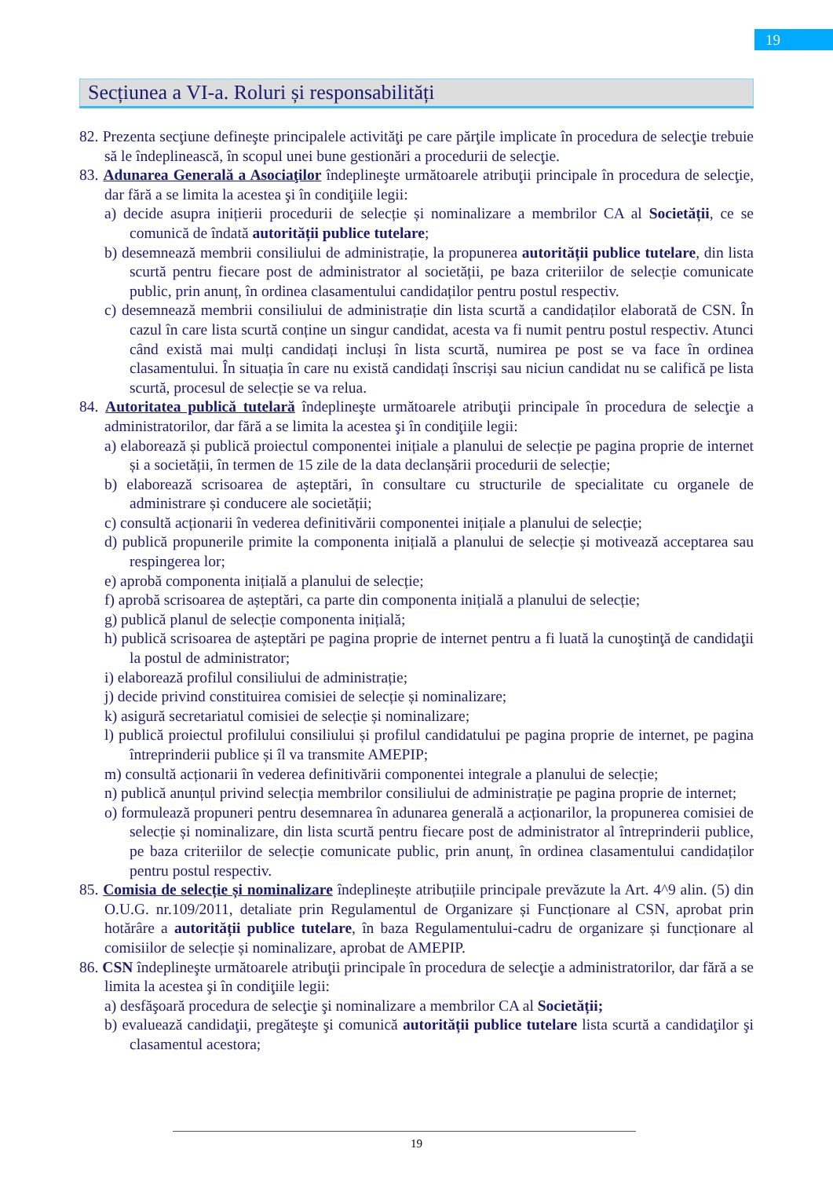19
Secțiunea a VI-a. Roluri și responsabilități
82. Prezenta secţiune defineşte principalele activităţi pe care părţile implicate în procedura de selecţie trebuie să le îndeplinească, în scopul unei bune gestionări a procedurii de selecţie.
83. Adunarea Generală a Asociaţilor îndeplineşte următoarele atribuţii principale în procedura de selecţie, dar fără a se limita la acestea şi în condiţiile legii:
a) decide asupra inițierii procedurii de selecție și nominalizare a membrilor CA al Societății, ce se comunică de îndată autorității publice tutelare;
b) desemnează membrii consiliului de administrație, la propunerea autorității publice tutelare, din lista scurtă pentru fiecare post de administrator al societății, pe baza criteriilor de selecție comunicate public, prin anunț, în ordinea clasamentului candidaților pentru postul respectiv.
c) desemnează membrii consiliului de administrație din lista scurtă a candidaților elaborată de CSN. În cazul în care lista scurtă conține un singur candidat, acesta va fi numit pentru postul respectiv. Atunci când există mai mulți candidați incluși în lista scurtă, numirea pe post se va face în ordinea clasamentului. În situația în care nu există candidați înscriși sau niciun candidat nu se califică pe lista scurtă, procesul de selecție se va relua.
84. Autoritatea publică tutelară îndeplineşte următoarele atribuţii principale în procedura de selecţie a administratorilor, dar fără a se limita la acestea şi în condiţiile legii:
a) elaborează și publică proiectul componentei inițiale a planului de selecție pe pagina proprie de internet și a societății, în termen de 15 zile de la data declanșării procedurii de selecție;
b) elaborează scrisoarea de așteptări, în consultare cu structurile de specialitate cu organele de administrare și conducere ale societății;
c) consultă acționarii în vederea definitivării componentei inițiale a planului de selecție;
d) publică propunerile primite la componenta inițială a planului de selecție și motivează acceptarea sau respingerea lor;
e) aprobă componenta inițială a planului de selecție;
f) aprobă scrisoarea de așteptări, ca parte din componenta inițială a planului de selecție;
g) publică planul de selecție componenta inițială;
h) publică scrisoarea de așteptări pe pagina proprie de internet pentru a fi luată la cunoştinţă de candidaţii la postul de administrator;
i) elaborează profilul consiliului de administrație;
j) decide privind constituirea comisiei de selecție și nominalizare;
k) asigură secretariatul comisiei de selecție și nominalizare;
l) publică proiectul profilului consiliului și profilul candidatului pe pagina proprie de internet, pe pagina întreprinderii publice și îl va transmite AMEPIP;
m) consultă acționarii în vederea definitivării componentei integrale a planului de selecție;
n) publică anunțul privind selecția membrilor consiliului de administrație pe pagina proprie de internet;
o) formulează propuneri pentru desemnarea în adunarea generală a acționarilor, la propunerea comisiei de selecție și nominalizare, din lista scurtă pentru fiecare post de administrator al întreprinderii publice, pe baza criteriilor de selecție comunicate public, prin anunț, în ordinea clasamentului candidaților pentru postul respectiv.
85. Comisia de selecție și nominalizare îndeplinește atribuțiile principale prevăzute la Art. 4^9 alin. (5) din O.U.G. nr.109/2011, detaliate prin Regulamentul de Organizare și Funcționare al CSN, aprobat prin hotărâre a autorității publice tutelare, în baza Regulamentului-cadru de organizare și funcționare al comisiilor de selecție și nominalizare, aprobat de AMEPIP.
86. CSN îndeplineşte următoarele atribuţii principale în procedura de selecţie a administratorilor, dar fără a se limita la acestea şi în condiţiile legii:
a) desfăşoară procedura de selecţie şi nominalizare a membrilor CA al Societății;
b) evaluează candidaţii, pregăteşte şi comunică autorității publice tutelare lista scurtă a candidaţilor şi clasamentul acestora;
19